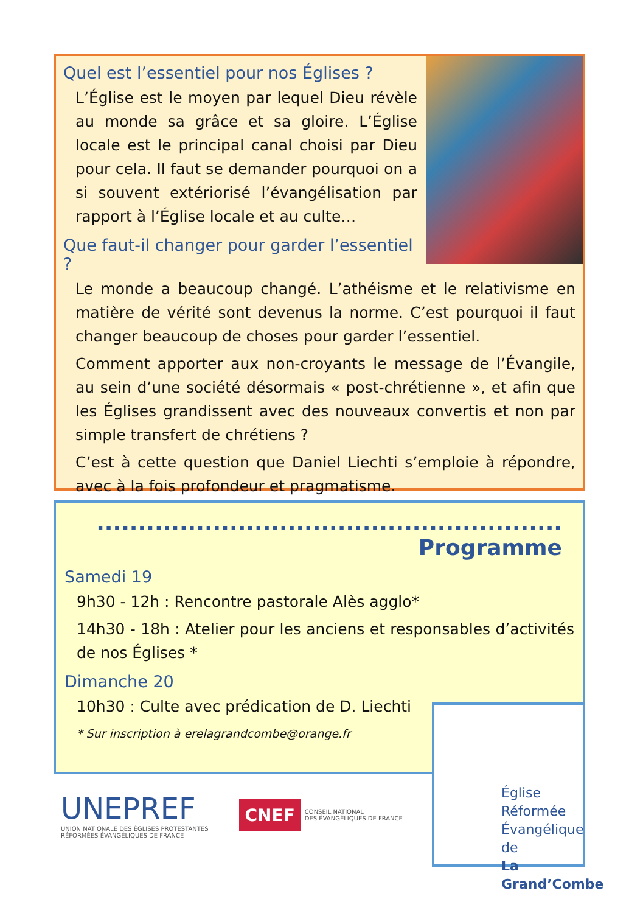Quel est l’essentiel pour nos Églises ?
L’Église est le moyen par lequel Dieu révèle au monde sa grâce et sa gloire. L’Église locale est le principal canal choisi par Dieu pour cela. Il faut se demander pourquoi on a si souvent extériorisé l’évangélisation par rapport à l’Église locale et au culte…
Que faut-il changer pour garder l’essentiel ?
Le monde a beaucoup changé. L’athéisme et le relativisme en matière de vérité sont devenus la norme. C’est pourquoi il faut changer beaucoup de choses pour garder l’essentiel.
Comment apporter aux non-croyants le message de l’Évangile, au sein d’une société désormais « post-chrétienne », et afin que les Églises grandissent avec des nouveaux convertis et non par simple transfert de chrétiens ?
C’est à cette question que Daniel Liechti s’emploie à répondre, avec à la fois profondeur et pragmatisme.
........................................................ Programme
Samedi 19
9h30 - 12h : Rencontre pastorale Alès agglo*
14h30 - 18h : Atelier pour les anciens et responsables d’activités de nos Églises *
Dimanche 20
10h30 : Culte avec prédication de D. Liechti
* Sur inscription à erelagrandcombe@orange.fr
Église Réformée
Évangélique de
La Grand’Combe
UNEPREF
UNION NATIONALE DES ÉGLISES PROTESTANTES
RÉFORMÉES ÉVANGÉLIQUES DE FRANCE
CNEF CONSEIL NATIONAL
DES ÉVANGÉLIQUES DE FRANCE